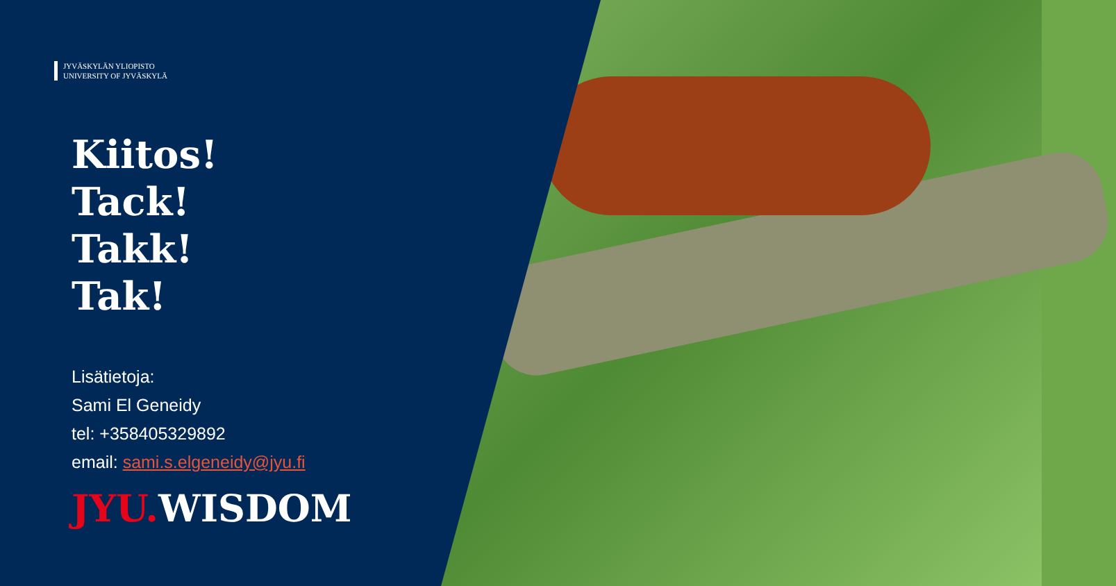JYVÄSKYLÄN YLIOPISTO
UNIVERSITY OF JYVÄSKYLÄ
Kiitos!
Tack!
Takk!
Tak!
Lisätietoja:
Sami El Geneidy
tel: +358405329892
email: sami.s.elgeneidy@jyu.fi
JYU. WISDOM